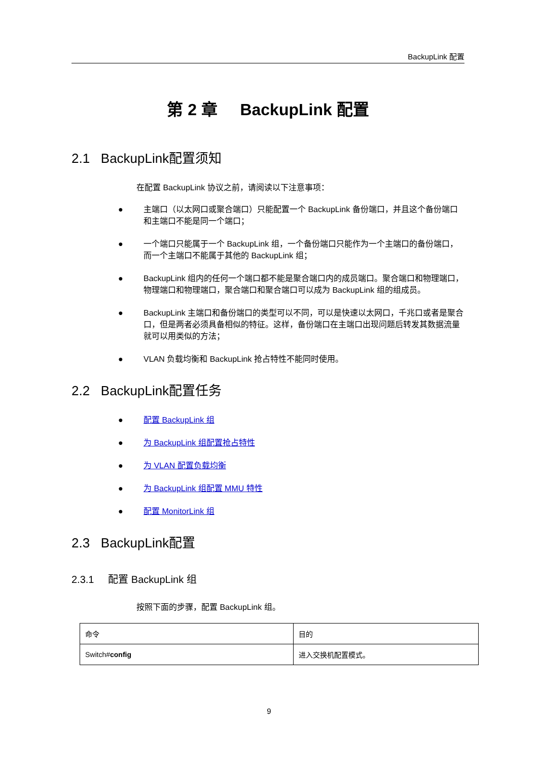BackupLink 配置
第 2 章 BackupLink 配置
2.1 BackupLink配置须知
在配置 BackupLink 协议之前，请阅读以下注意事项：
● 主端口（以太网口或聚合端口）只能配置一个 BackupLink 备份端口，并且这个备份端口和主端口不能是同一个端口；
● 一个端口只能属于一个 BackupLink 组，一个备份端口只能作为一个主端口的备份端口，而一个主端口不能属于其他的 BackupLink 组；
● BackupLink 组内的任何一个端口都不能是聚合端口内的成员端口。聚合端口和物理端口，物理端口和物理端口，聚合端口和聚合端口可以成为 BackupLink 组的组成员。
● BackupLink 主端口和备份端口的类型可以不同，可以是快速以太网口，千兆口或者是聚合口，但是两者必须具备相似的特征。这样，备份端口在主端口出现问题后转发其数据流量就可以用类似的方法；
● VLAN 负载均衡和 BackupLink 抢占特性不能同时使用。
2.2 BackupLink配置任务
● 配置 BackupLink 组
● 为 BackupLink 组配置抢占特性
● 为 VLAN 配置负载均衡
● 为 BackupLink 组配置 MMU 特性
● 配置 MonitorLink 组
2.3 BackupLink配置
2.3.1 配置 BackupLink 组
按照下面的步骤，配置 BackupLink 组。
| 命令 | 目的 |
| --- | --- |
| Switch# config | 进入交换机配置模式。 |
9